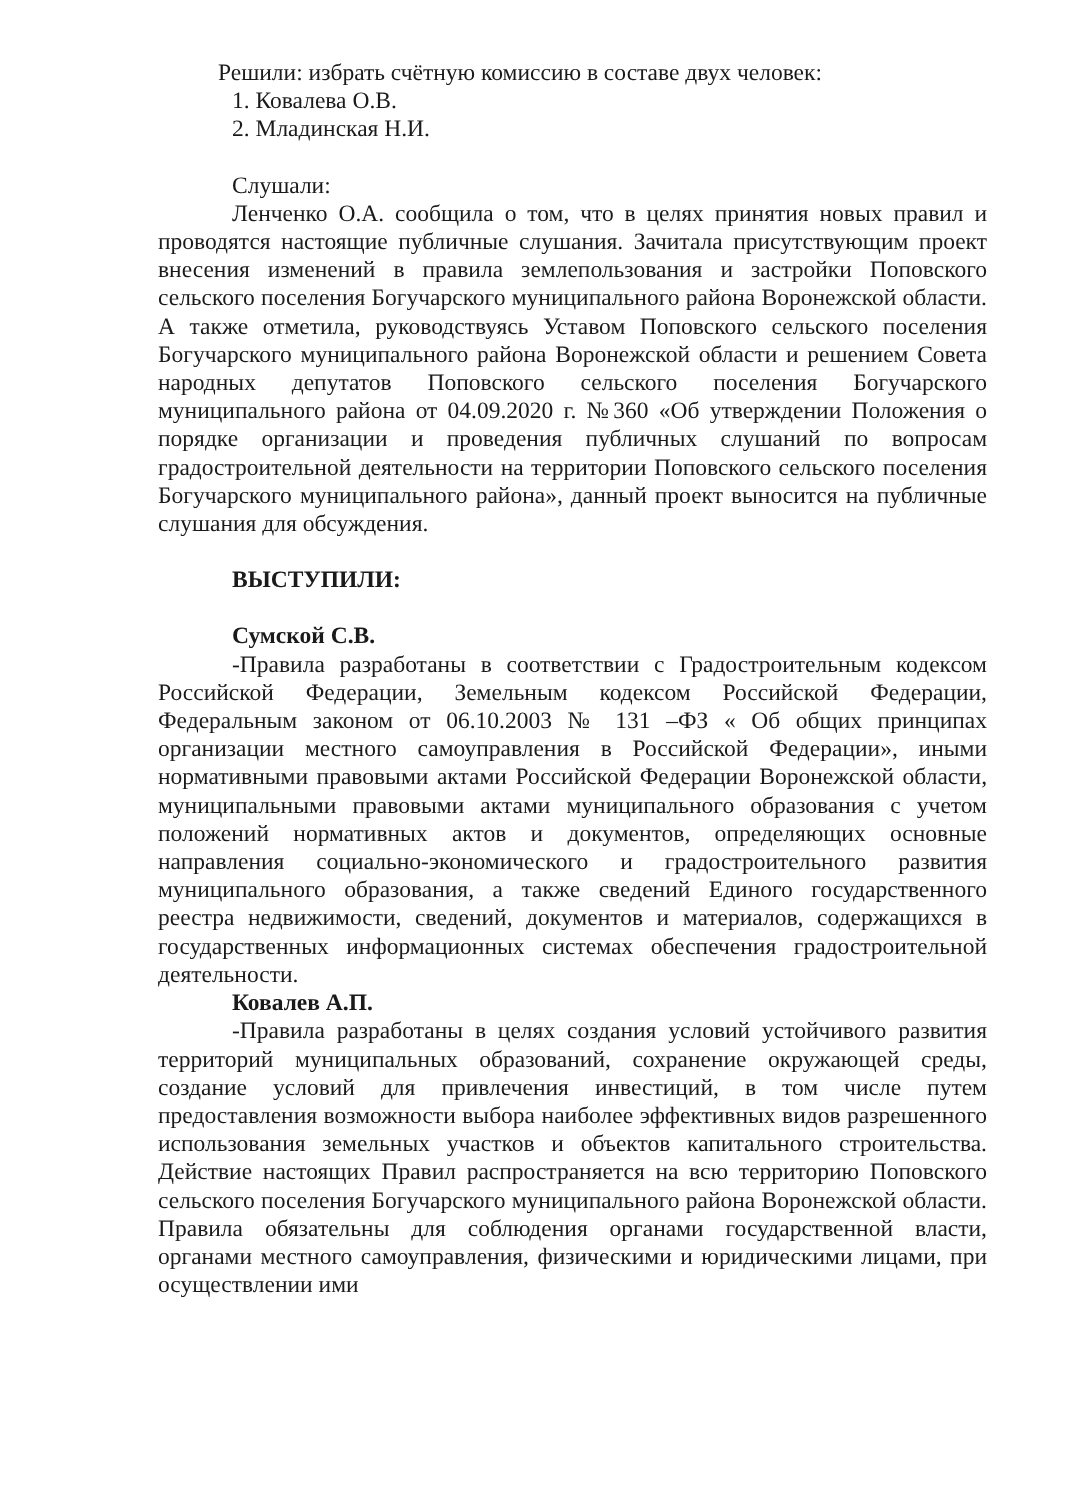Решили: избрать счётную комиссию в составе двух человек:
1. Ковалева О.В.
2. Младинская Н.И.
Слушали:
Ленченко О.А. сообщила о том, что в целях принятия новых правил и проводятся настоящие публичные слушания. Зачитала присутствующим проект внесения изменений в правила землепользования и застройки Поповского сельского поселения Богучарского муниципального района Воронежской области. А также отметила, руководствуясь Уставом Поповского сельского поселения Богучарского муниципального района Воронежской области и решением Совета народных депутатов Поповского сельского поселения Богучарского муниципального района от 04.09.2020 г. №360 «Об утверждении Положения о порядке организации и проведения публичных слушаний по вопросам градостроительной деятельности на территории Поповского сельского поселения Богучарского муниципального района», данный проект выносится на публичные слушания для обсуждения.
ВЫСТУПИЛИ:
Сумской С.В.
-Правила разработаны в соответствии с Градостроительным кодексом Российской Федерации, Земельным кодексом Российской Федерации, Федеральным законом от 06.10.2003 № 131 –ФЗ « Об общих принципах организации местного самоуправления в Российской Федерации», иными нормативными правовыми актами Российской Федерации Воронежской области, муниципальными правовыми актами муниципального образования с учетом положений нормативных актов и документов, определяющих основные направления социально-экономического и градостроительного развития муниципального образования, а также сведений Единого государственного реестра недвижимости, сведений, документов и материалов, содержащихся в государственных информационных системах обеспечения градостроительной деятельности.
Ковалев А.П.
-Правила разработаны в целях создания условий устойчивого развития территорий муниципальных образований, сохранение окружающей среды, создание условий для привлечения инвестиций, в том числе путем предоставления возможности выбора наиболее эффективных видов разрешенного использования земельных участков и объектов капитального строительства. Действие настоящих Правил распространяется на всю территорию Поповского сельского поселения Богучарского муниципального района Воронежской области. Правила обязательны для соблюдения органами государственной власти, органами местного самоуправления, физическими и юридическими лицами, при осуществлении ими